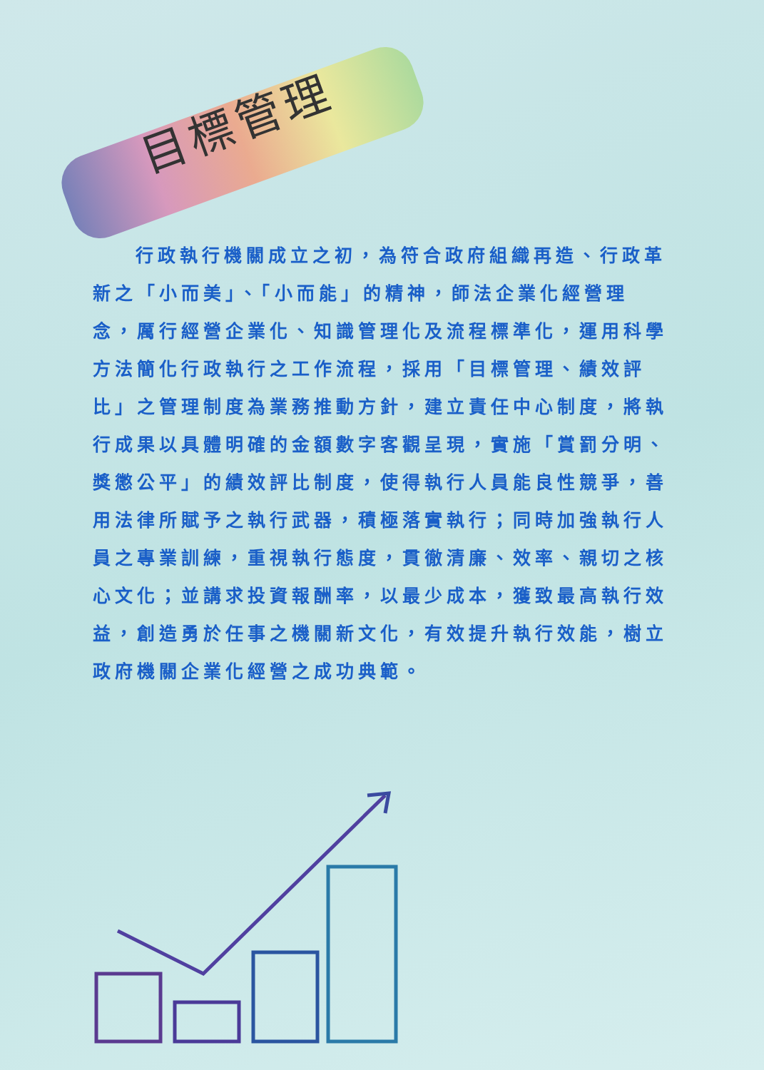目標管理
行政執行機關成立之初，為符合政府組織再造、行政革新之「小而美」、「小而能」的精神，師法企業化經營理念，厲行經營企業化、知識管理化及流程標準化，運用科學方法簡化行政執行之工作流程，採用「目標管理、績效評比」之管理制度為業務推動方針，建立責任中心制度，將執行成果以具體明確的金額數字客觀呈現，實施「賞罰分明、獎懲公平」的績效評比制度，使得執行人員能良性競爭，善用法律所賦予之執行武器，積極落實執行；同時加強執行人員之專業訓練，重視執行態度，貫徹清廉、效率、親切之核心文化；並講求投資報酬率，以最少成本，獲致最高執行效益，創造勇於任事之機關新文化，有效提升執行效能，樹立政府機關企業化經營之成功典範。